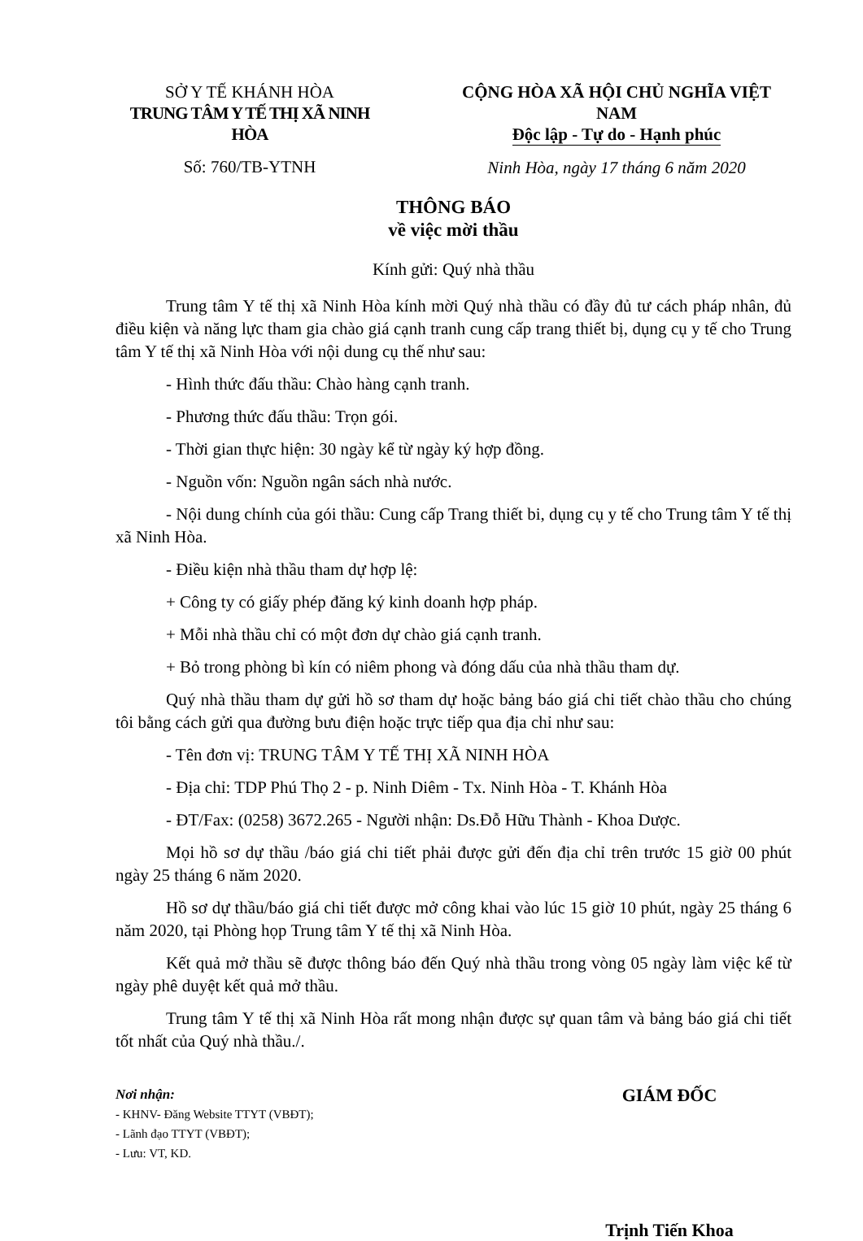SỞ Y TẾ KHÁNH HÒA
TRUNG TÂM Y TẾ THỊ XÃ NINH HÒA
Số: 760/TB-YTNH
CỘNG HÒA XÃ HỘI CHỦ NGHĨA VIỆT NAM
Độc lập - Tự do - Hạnh phúc
Ninh Hòa, ngày 17 tháng 6 năm 2020
THÔNG BÁO
về việc mời thầu
Kính gửi: Quý nhà thầu
Trung tâm Y tế thị xã Ninh Hòa kính mời Quý nhà thầu có đầy đủ tư cách pháp nhân, đủ điều kiện và năng lực tham gia chào giá cạnh tranh cung cấp trang thiết bị, dụng cụ y tế cho Trung tâm Y tế thị xã Ninh Hòa với nội dung cụ thế như sau:
- Hình thức đấu thầu: Chào hàng cạnh tranh.
- Phương thức đấu thầu: Trọn gói.
- Thời gian thực hiện: 30 ngày kể từ ngày ký hợp đồng.
- Nguồn vốn: Nguồn ngân sách nhà nước.
- Nội dung chính của gói thầu: Cung cấp Trang thiết bi, dụng cụ y tế cho Trung tâm Y tế thị xã Ninh Hòa.
- Điều kiện nhà thầu tham dự hợp lệ:
+ Công ty có giấy phép đăng ký kinh doanh hợp pháp.
+ Mỗi nhà thầu chỉ có một đơn dự chào giá cạnh tranh.
+ Bỏ trong phòng bì kín có niêm phong và đóng dấu của nhà thầu tham dự.
Quý nhà thầu tham dự gửi hồ sơ tham dự hoặc bảng báo giá chi tiết chào thầu cho chúng tôi bằng cách gửi qua đường bưu điện hoặc trực tiếp qua địa chỉ như sau:
- Tên đơn vị: TRUNG TÂM Y TẾ THỊ XÃ NINH HÒA
- Địa chỉ: TDP Phú Thọ 2 - p. Ninh Diêm - Tx. Ninh Hòa - T. Khánh Hòa
- ĐT/Fax: (0258) 3672.265 - Người nhận: Ds.Đỗ Hữu Thành - Khoa Dược.
Mọi hồ sơ dự thầu /báo giá chi tiết phải được gửi đến địa chỉ trên trước 15 giờ 00 phút ngày 25 tháng 6 năm 2020.
Hồ sơ dự thầu/báo giá chi tiết được mở công khai vào lúc 15 giờ 10 phút, ngày 25 tháng 6 năm 2020, tại Phòng họp Trung tâm Y tế thị xã Ninh Hòa.
Kết quả mở thầu sẽ được thông báo đến Quý nhà thầu trong vòng 05 ngày làm việc kể từ ngày phê duyệt kết quả mở thầu.
Trung tâm Y tế thị xã Ninh Hòa rất mong nhận được sự quan tâm và bảng báo giá chi tiết tốt nhất của Quý nhà thầu./.
Nơi nhận:
- KHNV- Đăng Website TTYT (VBĐT);
- Lãnh đạo TTYT (VBĐT);
- Lưu: VT, KD.
GIÁM ĐỐC
Trịnh Tiến Khoa